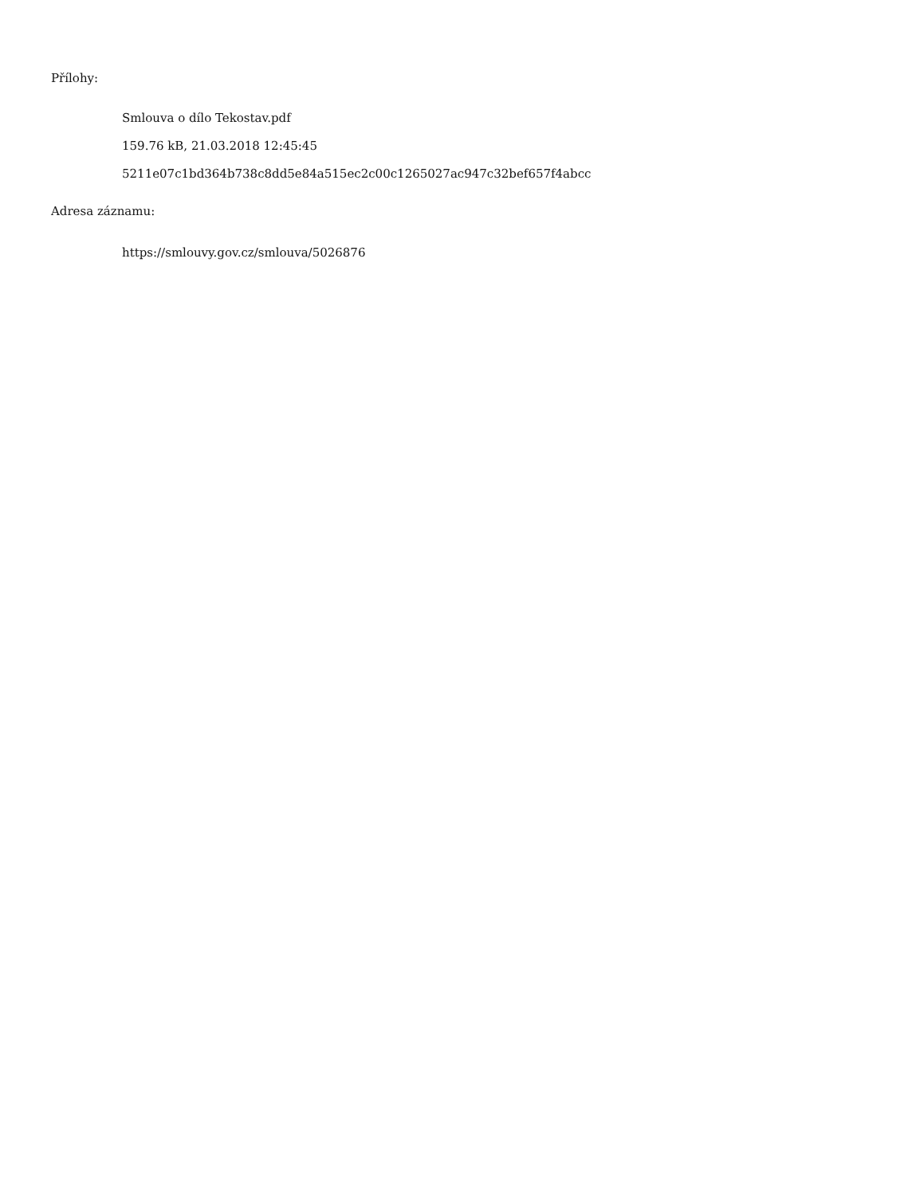Přílohy:
Smlouva o dílo Tekostav.pdf
159.76 kB, 21.03.2018 12:45:45
5211e07c1bd364b738c8dd5e84a515ec2c00c1265027ac947c32bef657f4abcc
Adresa záznamu:
https://smlouvy.gov.cz/smlouva/5026876